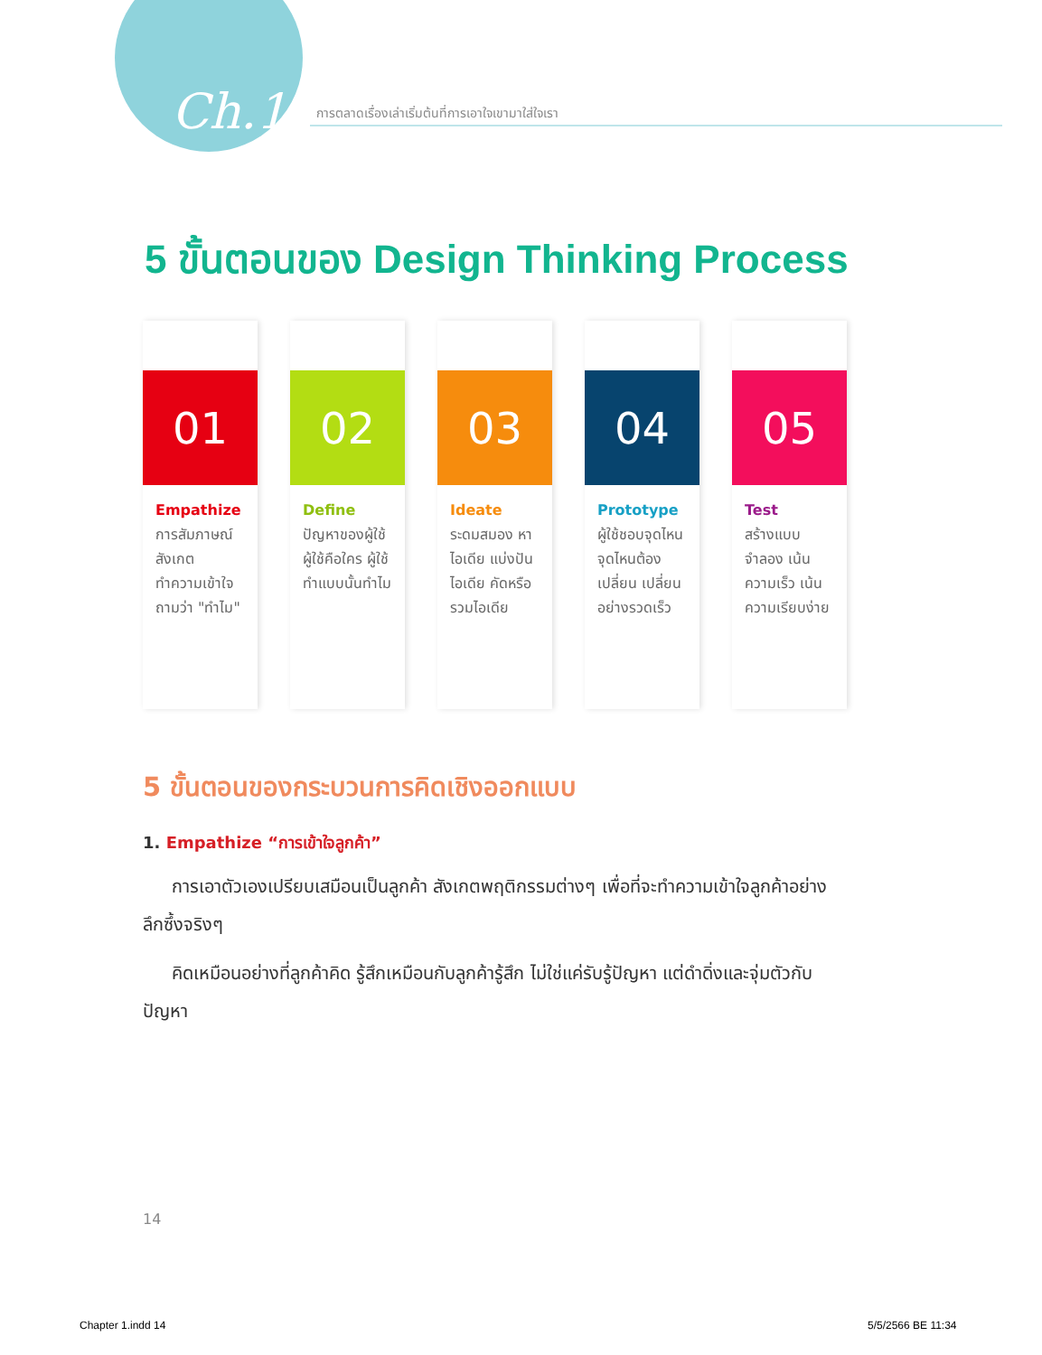Ch.1
การตลาดเรื่องเล่าเริ่มต้นที่การเอาใจเขามาใส่ใจเรา
5 ขั้นตอนของ Design Thinking Process
01
Empathize
การสัมภาษณ์ สังเกต ทำความเข้าใจ ถามว่า "ทำไม"
02
Define
ปัญหาของผู้ใช้ ผู้ใช้คือใคร ผู้ใช้ทำแบบนั้นทำไม
03
Ideate
ระดมสมอง หาไอเดีย แบ่งปันไอเดีย คัดหรือรวมไอเดีย
04
Prototype
ผู้ใช้ชอบจุดไหน จุดไหนต้องเปลี่ยน เปลี่ยนอย่างรวดเร็ว
05
Test
สร้างแบบจำลอง เน้นความเร็ว เน้นความเรียบง่าย
5 ขั้นตอนของกระบวนการคิดเชิงออกแบบ
1. Empathize “การเข้าใจลูกค้า”
การเอาตัวเองเปรียบเสมือนเป็นลูกค้า สังเกตพฤติกรรมต่างๆ เพื่อที่จะทำความเข้าใจลูกค้าอย่างลึกซึ้งจริงๆ
คิดเหมือนอย่างที่ลูกค้าคิด รู้สึกเหมือนกับลูกค้ารู้สึก ไม่ใช่แค่รับรู้ปัญหา แต่ดำดิ่งและจุ่มตัวกับปัญหา
14
Chapter 1.indd 14 5/5/2566 BE 11:34